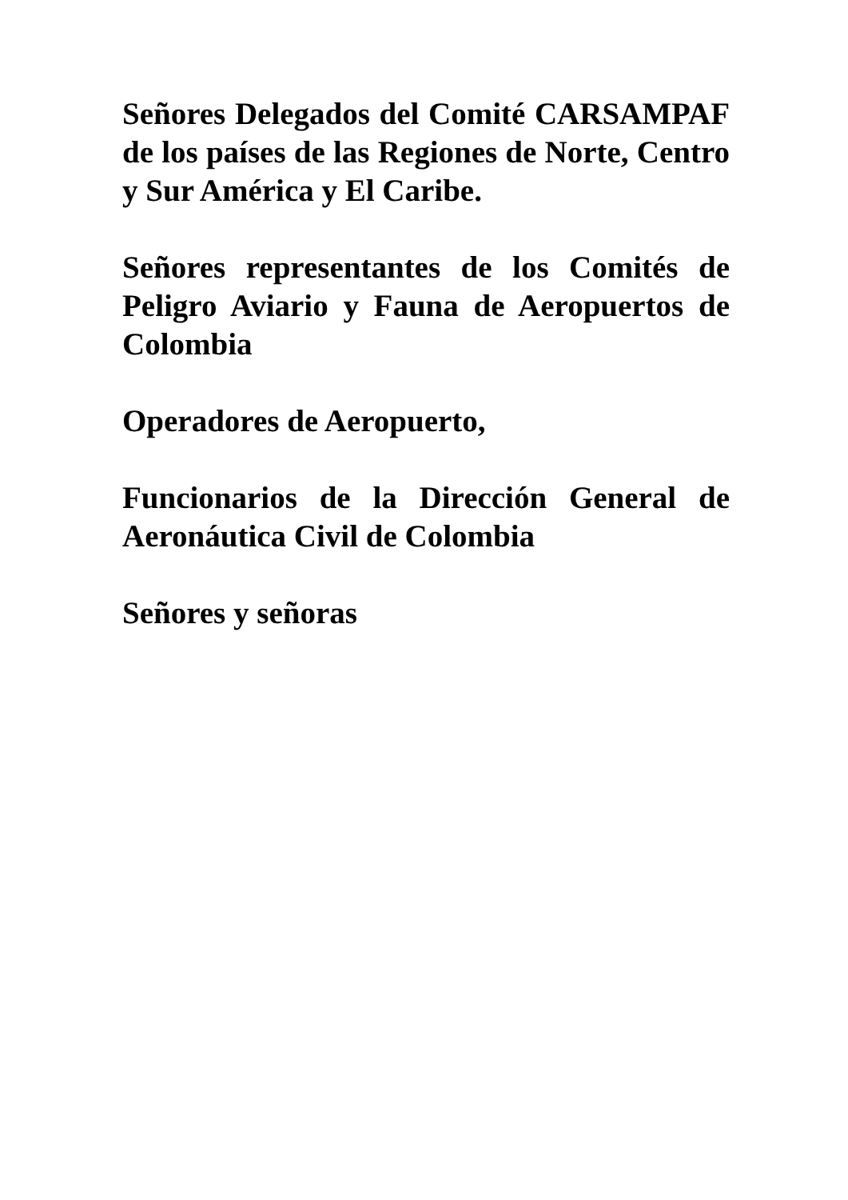Señores Delegados del Comité CARSAMPAF de los países de las Regiones de Norte, Centro y Sur América y El Caribe.
Señores representantes de los Comités de Peligro Aviario y Fauna de Aeropuertos de Colombia
Operadores de Aeropuerto,
Funcionarios de la Dirección General de Aeronáutica Civil de Colombia
Señores y señoras